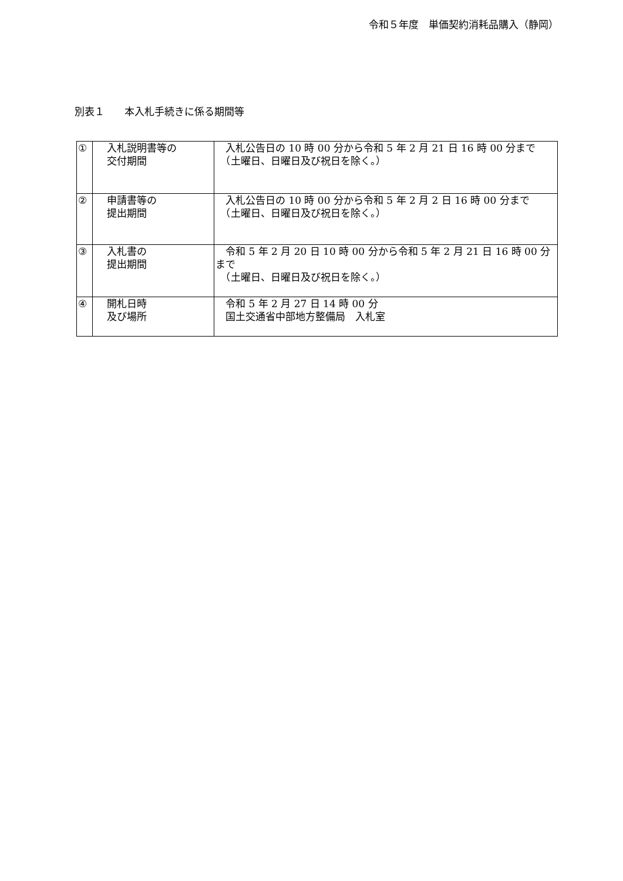令和５年度　単価契約消耗品購入（静岡）
別表１　　本入札手続きに係る期間等
| ① | 入札説明書等の 交付期間 | 入札公告日の 10 時 00 分から令和 5 年 2 月 21 日 16 時 00 分まで （土曜日、日曜日及び祝日を除く。） |
| ② | 申請書等の 提出期間 | 入札公告日の 10 時 00 分から令和 5 年 2 月 2 日 16 時 00 分まで （土曜日、日曜日及び祝日を除く。） |
| ③ | 入札書の 提出期間 | 令和 5 年 2 月 20 日 10 時 00 分から令和 5 年 2 月 21 日 16 時 00 分まで （土曜日、日曜日及び祝日を除く。） |
| ④ | 開札日時 及び場所 | 令和 5 年 2 月 27 日 14 時 00 分 国土交通省中部地方整備局 入札室 |